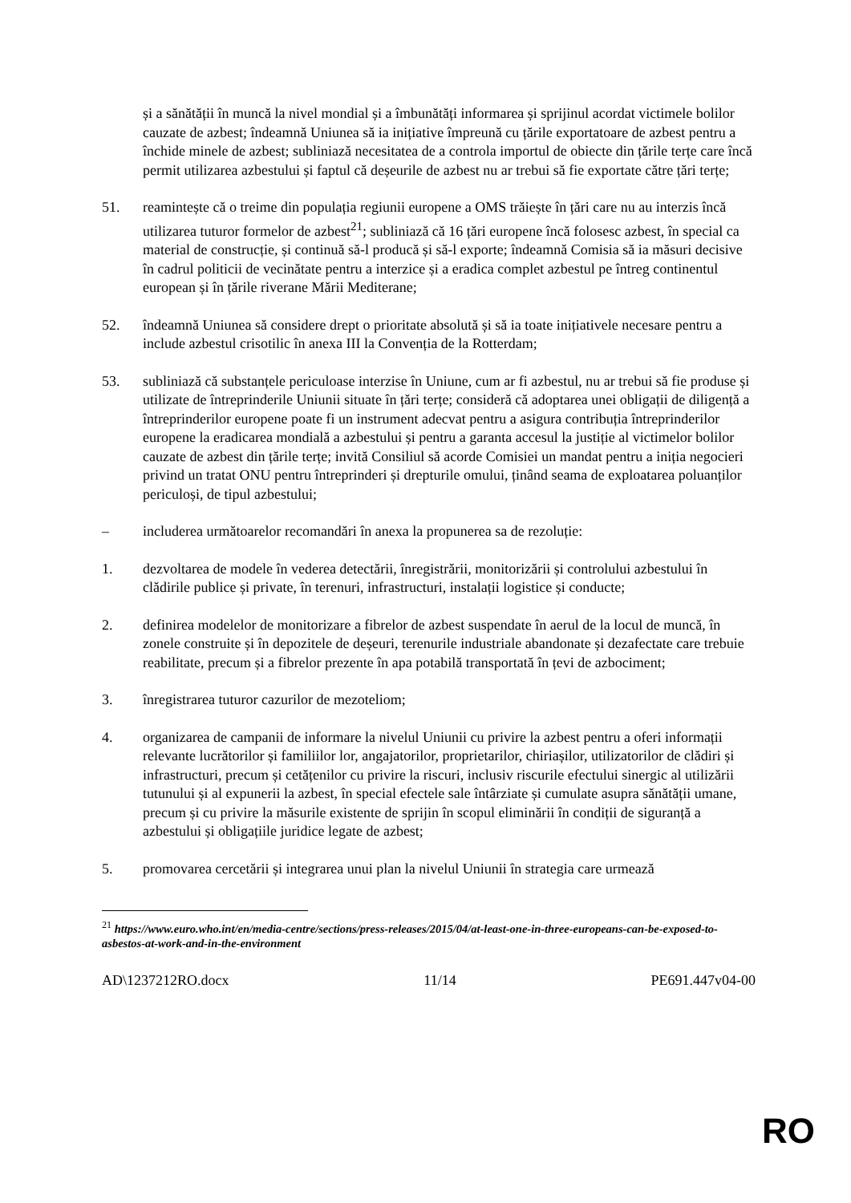și a sănătății în muncă la nivel mondial și a îmbunătăți informarea și sprijinul acordat victimele bolilor cauzate de azbest; îndeamnă Uniunea să ia inițiative împreună cu țările exportatoare de azbest pentru a închide minele de azbest; subliniază necesitatea de a controla importul de obiecte din țările terțe care încă permit utilizarea azbestului și faptul că deșeurile de azbest nu ar trebui să fie exportate către țări terțe;
51. reamintește că o treime din populația regiunii europene a OMS trăiește în țări care nu au interzis încă utilizarea tuturor formelor de azbest<sup>21</sup>; subliniază că 16 țări europene încă folosesc azbest, în special ca material de construcție, și continuă să-l producă și să-l exporte; îndeamnă Comisia să ia măsuri decisive în cadrul politicii de vecinătate pentru a interzice și a eradica complet azbestul pe întreg continentul european și în țările riverane Mării Mediterane;
52. îndeamnă Uniunea să considere drept o prioritate absolută și să ia toate inițiativele necesare pentru a include azbestul crisotilic în anexa III la Convenția de la Rotterdam;
53. subliniază că substanțele periculoase interzise în Uniune, cum ar fi azbestul, nu ar trebui să fie produse și utilizate de întreprinderile Uniunii situate în țări terțe; consideră că adoptarea unei obligații de diligență a întreprinderilor europene poate fi un instrument adecvat pentru a asigura contribuția întreprinderilor europene la eradicarea mondială a azbestului și pentru a garanta accesul la justiție al victimelor bolilor cauzate de azbest din țările terțe; invită Consiliul să acorde Comisiei un mandat pentru a iniția negocieri privind un tratat ONU pentru întreprinderi și drepturile omului, ținând seama de exploatarea poluanților periculoși, de tipul azbestului;
– includerea următoarelor recomandări în anexa la propunerea sa de rezoluție:
1. dezvoltarea de modele în vederea detectării, înregistrării, monitorizării și controlului azbestului în clădirile publice și private, în terenuri, infrastructuri, instalații logistice și conducte;
2. definirea modelelor de monitorizare a fibrelor de azbest suspendate în aerul de la locul de muncă, în zonele construite și în depozitele de deșeuri, terenurile industriale abandonate și dezafectate care trebuie reabilitate, precum și a fibrelor prezente în apa potabilă transportată în țevi de azbociment;
3. înregistrarea tuturor cazurilor de mezoteliom;
4. organizarea de campanii de informare la nivelul Uniunii cu privire la azbest pentru a oferi informații relevante lucrătorilor și familiilor lor, angajatorilor, proprietarilor, chiriașilor, utilizatorilor de clădiri și infrastructuri, precum și cetățenilor cu privire la riscuri, inclusiv riscurile efectului sinergic al utilizării tutunului și al expunerii la azbest, în special efectele sale întârziate și cumulate asupra sănătății umane, precum și cu privire la măsurile existente de sprijin în scopul eliminării în condiții de siguranță a azbestului și obligațiile juridice legate de azbest;
5. promovarea cercetării și integrarea unui plan la nivelul Uniunii în strategia care urmează
<sup>21</sup> https://www.euro.who.int/en/media-centre/sections/press-releases/2015/04/at-least-one-in-three-europeans-can-be-exposed-to-asbestos-at-work-and-in-the-environment
AD\1237212RO.docx 11/14 PE691.447v04-00
RO